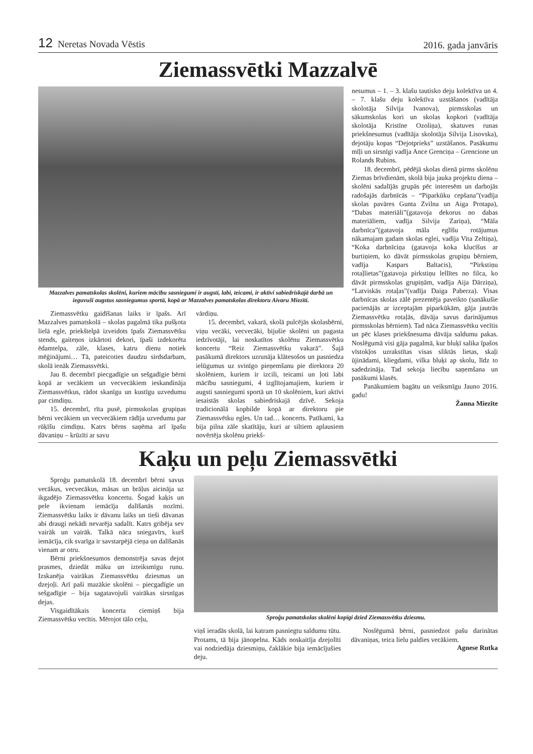12 Neretas Novada Vēstis 2016. gada janvāris
Ziemassvētki Mazzalvē
Mazzalves pamatskolas skolēni, kuriem mācību sasniegumi ir augsti, labi, teicami, ir aktīvi sabiedriskajā darbā un ieguvuši augstus sasniegumus sportā, kopā ar Mazzalves pamatskolas direktoru Aivaru Miezīti.
Ziemassvētku gaidīšanas laiks ir īpašs. Arī Mazzalves pamatskolā – skolas pagalmā tika pušķota lielā egle, priekštelpā izveidots īpašs Ziemassvētku stends, gaiteņos izkārtoti dekori, īpaši izdekorēta ēdamtelpa, zāle, klases, katru dienu notiek mēģinājumi… Tā, pateicoties daudzu sirdsdarbam, skolā ienāk Ziemassvētki.
Jau 8. decembrī piecgadīgie un sešgadīgie bērni kopā ar vecākiem un vecvecākiem ieskandināja Ziemassvētkus, rādot skanīgu un kustīgu uzvedumu par cimdiņu.
15. decembrī, rīta pusē, pirmsskolas grupiņas bērni vecākiem un vecvecākiem rādīja uzvedumu par rūķīšu cimdiņu. Katrs bērns saņēma arī īpašu dāvaniņu – krūzīti ar savu
vārdiņu.
15. decembrī, vakarā, skolā pulcējās skolasbērni, viņu vecāki, vecvecāki, bijušie skolēni un pagasta iedzīvotāji, lai noskatītos skolēnu Ziemassvētku koncertu “Reiz Ziemassvētku vakarā”. Šajā pasākumā direktors uzrunāja klātesošos un pasniedza ielūgumus uz svinīgo pieņemšanu pie direktora 20 skolēniem, kuriem ir izcili, teicami un ļoti labi mācību sasniegumi, 4 izglītojamajiem, kuriem ir augsti sasniegumi sportā un 10 skolēniem, kuri aktīvi iesaistās skolas sabiedriskajā dzīvē. Sekoja tradicionālā kopbilde kopā ar direktoru pie Ziemassvētku egles. Un tad… koncerts. Patīkami, ka bija pilna zāle skatītāju, kuri ar siltiem aplausiem novērtēja skolēnu priekš-
nesumus – 1. – 3. klašu tautisko deju kolektīva un 4. – 7. klašu deju kolektīva uzstāšanos (vadītāja skolotāja Silvija Ivanova), pirmsskolas un sākumskolas kori un skolas kopkori (vadītāja skolotāja Kristīne Ozoliņa), skatuves runas priekšnesumus (vadītāja skolotāja Silvija Lisovska), dejotāju kopas “Dejotprieks” uzstāšanos. Pasākumu mīļi un sirsnīgi vadīja Ance Grenciņa – Grencione un Rolands Rubins.
18. decembrī, pēdējā skolas dienā pirms skolēnu Ziemas brīvdienām, skolā bija jauka projektu diena – skolēni sadalījās grupās pēc interesēm un darbojās radošajās darbnīcās – “Piparkūku cepšana”(vadīja skolas pavāres Gunta Zvilna un Aiga Protapa), “Dabas materiāli”(gatavoja dekorus no dabas materiāliem, vadīja Silvija Zariņa), “Māla darbnīca”(gatavoja māla eglīšu rotājumus nākamajam gadam skolas eglei, vadīja Vita Zeltiņa), “Koka darbnīciņa (gatavoja koka klucīšus ar burtiņiem, ko dāvāt pirmsskolas grupiņu bērniem, vadīja Kaspars Baltacis), “Pirkstiņu rotaļlietas”(gatavoja pirkstiņu lellītes no filca, ko dāvāt pirmsskolas grupiņām, vadīja Aija Dārziņa), “Latviskās rotaļas”(vadīja Daiga Paberza). Visas darbnīcas skolas zālē prezentēja paveikto (sanākušie pacienājās ar izceptajām piparkūkām, gāja jautrās Ziemassvētku rotaļās, dāvāja savus darinājumus pirmsskolas bērniem). Tad nāca Ziemassvētku vecītis un pēc klases priekšnesuma dāvāja saldumu pakas. Noslēgumā visi gāja pagalmā, kur bluķī salika īpašos vīstokļos uzrakstītas visas sliktās lietas, skaļi ūjinādami, kliegdami, vilka bluķi ap skolu, līdz to sadedzināja. Tad sekoja liecību saņemšana un pasākumi klasēs.
Panākumiem bagātu un veiksmīgu Jauno 2016. gadu!
Žanna Miezīte
Kaķu un peļu Ziemassvētki
Sproģu pamatskolā 18. decembrī bērni savus vecākus, vecvecākus, māsas un brāļus aicināja uz ikgadējo Ziemassvētku koncertu. Šogad kaķis un pele ikvienam iemācīja dalīšanās nozīmi. Ziemassvētku laiks ir dāvanu laiks un tieši dāvanas abi draugi nekādi nevarēja sadalīt. Katrs gribēja sev vairāk un vairāk. Talkā nāca sniegavīrs, kurš iemācīja, cik svarīga ir savstarpējā cieņa un dalīšanās vienam ar otru.
Bērni priekšnesumos demonstrēja savas dejot prasmes, dziedāt māku un izteiksmīgu runu. Izskanēja vairākas Ziemassvētku dziesmas un dzejoļi. Arī paši mazākie skolēni – piecgadīgie un sešgadīgie – bija sagatavojuši vairākas sirsnīgas dejas.
Visgaidītākais koncerta ciemiņš bija Ziemassvētku vecītis. Mērojot tālo ceļu,
Sproģu pamatskolas skolēni kopīgi dzied Ziemassvētku dziesmu.
viņš ieradās skolā, lai katram pasniegtu saldumu tūtu. Protams, tā bija jānopelna. Kāds noskaitīja dzejolīti vai nodziedāja dziesmiņu, čaklākie bija iemācījušies deju.
Noslēgumā bērni, pasniedzot pašu darinātas dāvaniņas, teica lielu paldies vecākiem.
Agnese Rutka